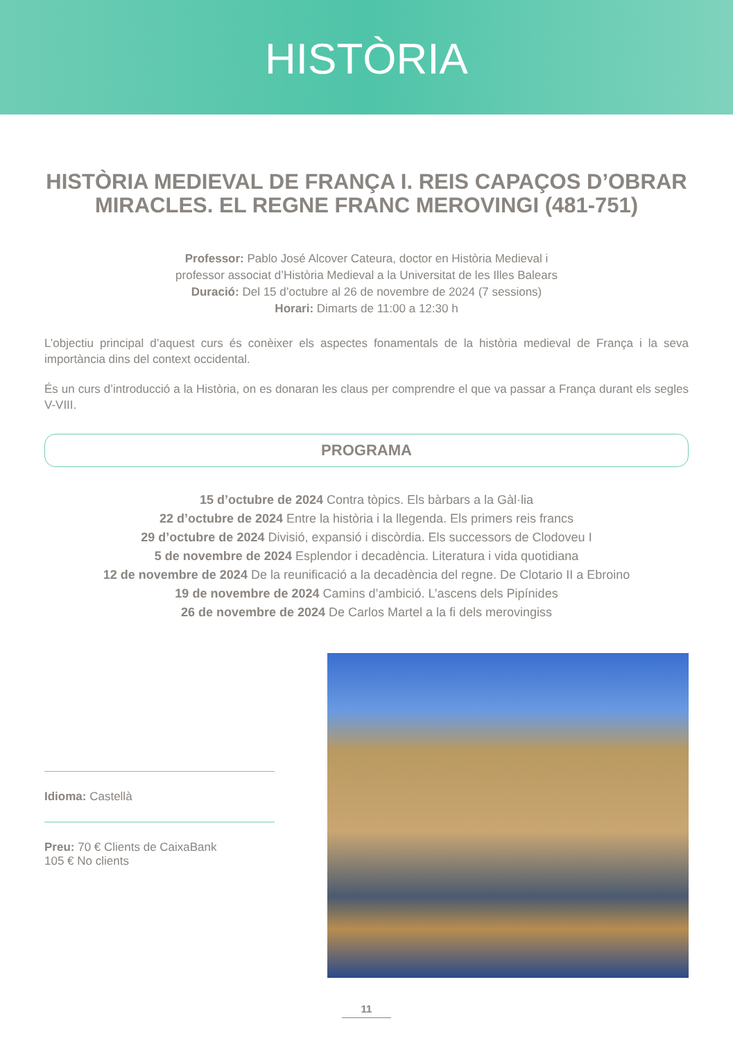HISTÒRIA
HISTÒRIA MEDIEVAL DE FRANÇA I. REIS CAPAÇOS D’OBRAR MIRACLES. EL REGNE FRANC MEROVINGI (481-751)
Professor: Pablo José Alcover Cateura, doctor en Història Medieval i
professor associat d’Història Medieval a la Universitat de les Illes Balears
Duració: Del 15 d’octubre al 26 de novembre de 2024 (7 sessions)
Horari: Dimarts de 11:00 a 12:30 h
L’objectiu principal d’aquest curs és conèixer els aspectes fonamentals de la història medieval de França i la seva importància dins del context occidental.
És un curs d’introducció a la Història, on es donaran les claus per comprendre el que va passar a França durant els segles V-VIII.
PROGRAMA
15 d’octubre de 2024 Contra tòpics. Els bàrbars a la Gàl·lia
22 d’octubre de 2024 Entre la història i la llegenda. Els primers reis francs
29 d’octubre de 2024 Divisió, expansió i discòrdia. Els successors de Clodoveu I
5 de novembre de 2024 Esplendor i decadència. Literatura i vida quotidiana
12 de novembre de 2024 De la reunificació a la decadència del regne. De Clotario II a Ebroino
19 de novembre de 2024 Camins d’ambició. L’ascens dels Pipínides
26 de novembre de 2024 De Carlos Martel a la fi dels merovingiss
Idioma: Castellà
Preu: 70 € Clients de CaixaBank
105 € No clients
11